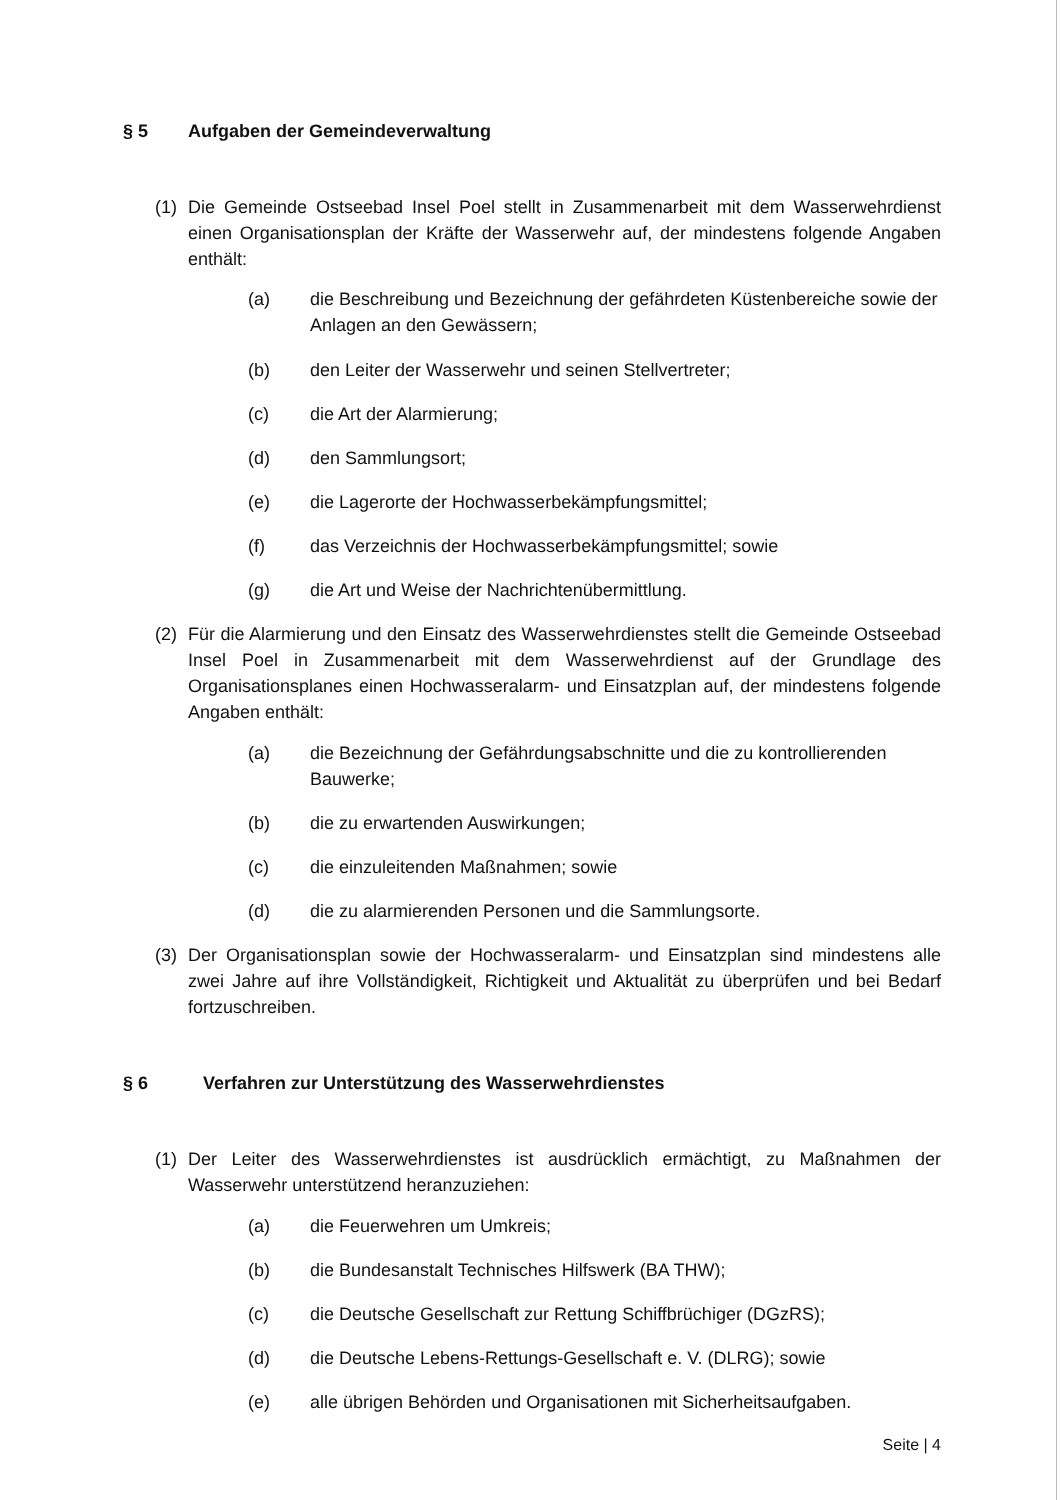§ 5 Aufgaben der Gemeindeverwaltung
(1) Die Gemeinde Ostseebad Insel Poel stellt in Zusammenarbeit mit dem Wasserwehrdienst einen Organisationsplan der Kräfte der Wasserwehr auf, der mindestens folgende Angaben enthält:
(a) die Beschreibung und Bezeichnung der gefährdeten Küstenbereiche sowie der Anlagen an den Gewässern;
(b) den Leiter der Wasserwehr und seinen Stellvertreter;
(c) die Art der Alarmierung;
(d) den Sammlungsort;
(e) die Lagerorte der Hochwasserbekämpfungsmittel;
(f) das Verzeichnis der Hochwasserbekämpfungsmittel; sowie
(g) die Art und Weise der Nachrichtenübermittlung.
(2) Für die Alarmierung und den Einsatz des Wasserwehrdienstes stellt die Gemeinde Ostseebad Insel Poel in Zusammenarbeit mit dem Wasserwehrdienst auf der Grundlage des Organisationsplanes einen Hochwasseralarm- und Einsatzplan auf, der mindestens folgende Angaben enthält:
(a) die Bezeichnung der Gefährdungsabschnitte und die zu kontrollierenden Bauwerke;
(b) die zu erwartenden Auswirkungen;
(c) die einzuleitenden Maßnahmen; sowie
(d) die zu alarmierenden Personen und die Sammlungsorte.
(3) Der Organisationsplan sowie der Hochwasseralarm- und Einsatzplan sind mindestens alle zwei Jahre auf ihre Vollständigkeit, Richtigkeit und Aktualität zu überprüfen und bei Bedarf fortzuschreiben.
§ 6 Verfahren zur Unterstützung des Wasserwehrdienstes
(1) Der Leiter des Wasserwehrdienstes ist ausdrücklich ermächtigt, zu Maßnahmen der Wasserwehr unterstützend heranzuziehen:
(a) die Feuerwehren um Umkreis;
(b) die Bundesanstalt Technisches Hilfswerk (BA THW);
(c) die Deutsche Gesellschaft zur Rettung Schiffbrüchiger (DGzRS);
(d) die Deutsche Lebens-Rettungs-Gesellschaft e. V. (DLRG); sowie
(e) alle übrigen Behörden und Organisationen mit Sicherheitsaufgaben.
Seite | 4